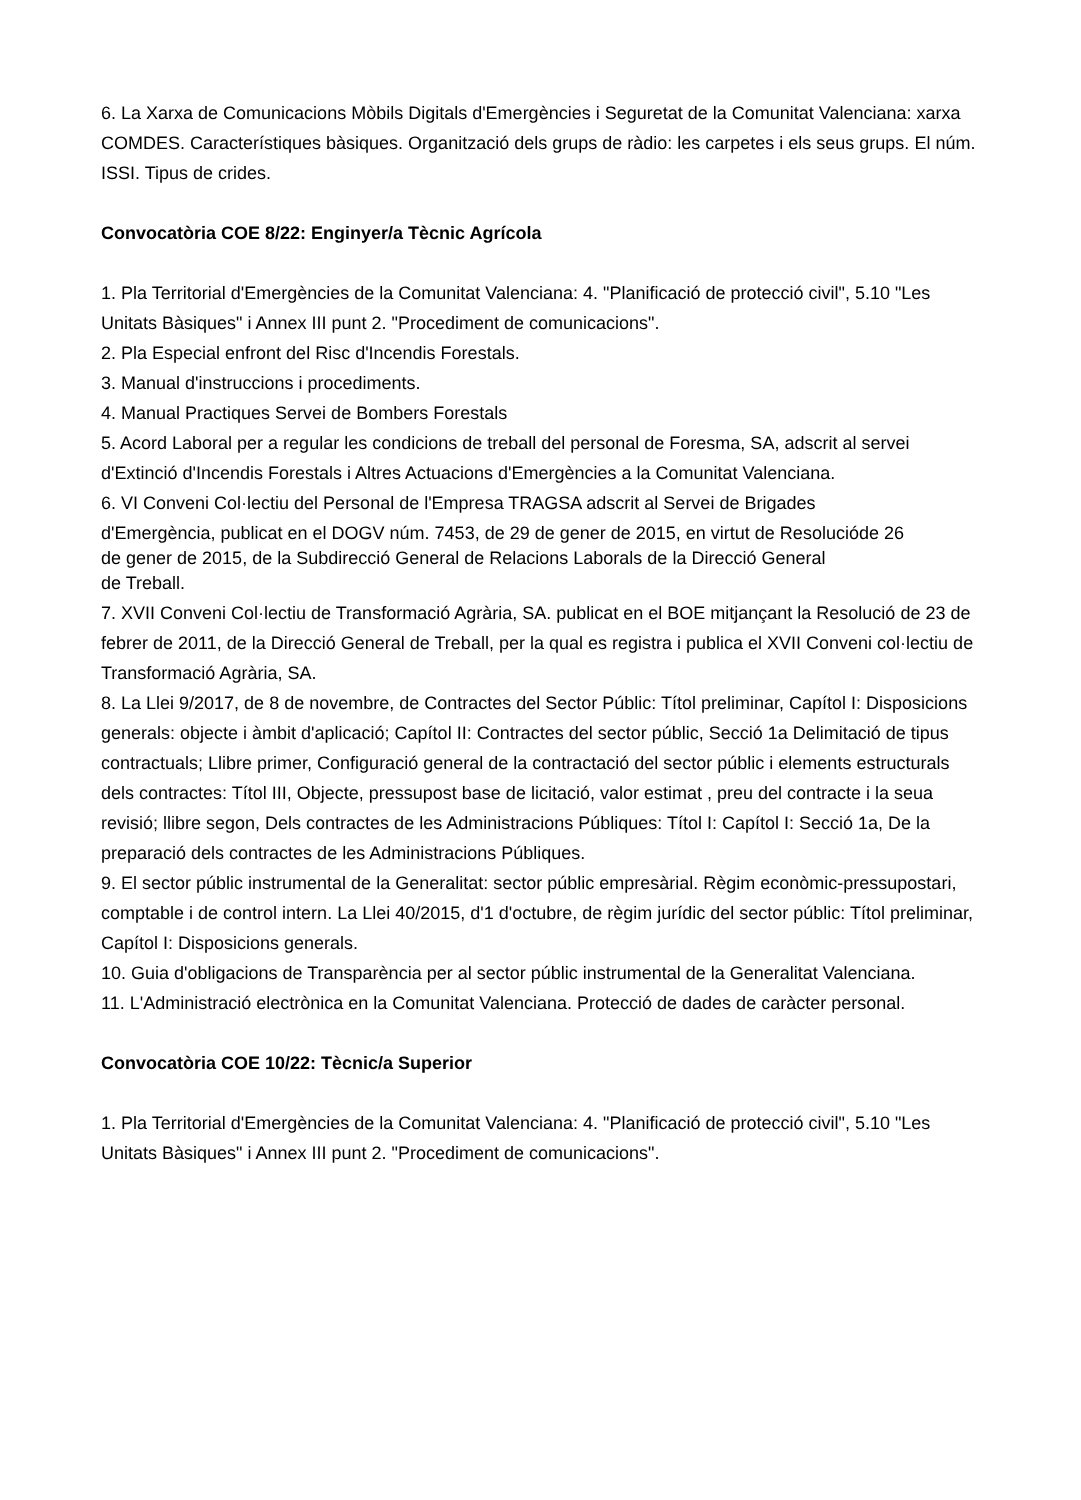6. La Xarxa de Comunicacions Mòbils Digitals d'Emergències i Seguretat de la Comunitat Valenciana: xarxa COMDES. Característiques bàsiques. Organització dels grups de ràdio: les carpetes i els seus grups. El núm. ISSI. Tipus de crides.
Convocatòria COE 8/22: Enginyer/a Tècnic Agrícola
1. Pla Territorial d'Emergències de la Comunitat Valenciana: 4. "Planificació de protecció civil", 5.10 "Les Unitats Bàsiques" i Annex III punt 2. "Procediment de comunicacions".
2. Pla Especial enfront del Risc d'Incendis Forestals.
3. Manual d'instruccions i procediments.
4. Manual Practiques Servei de Bombers Forestals
5. Acord Laboral per a regular les condicions de treball del personal de Foresma, SA, adscrit al servei d'Extinció d'Incendis Forestals i Altres Actuacions d'Emergències a la Comunitat Valenciana.
6. VI Conveni Col·lectiu del Personal de l'Empresa TRAGSA adscrit al Servei de Brigades
d'Emergència, publicat en el DOGV núm. 7453, de 29 de gener de 2015, en virtut de Resolucióde 26
de gener de 2015, de la Subdirecció General de Relacions Laborals de la Direcció General
de Treball.
7. XVII Conveni Col·lectiu de Transformació Agrària, SA. publicat en el BOE mitjançant la Resolució de 23 de febrer de 2011, de la Direcció General de Treball, per la qual es registra i publica el XVII Conveni col·lectiu de Transformació Agrària, SA.
8. La Llei 9/2017, de 8 de novembre, de Contractes del Sector Públic: Títol preliminar, Capítol I: Disposicions generals: objecte i àmbit d'aplicació; Capítol II: Contractes del sector públic, Secció 1a Delimitació de tipus contractuals; Llibre primer, Configuració general de la contractació del sector públic i elements estructurals dels contractes: Títol III, Objecte, pressupost base de licitació, valor estimat , preu del contracte i la seua revisió; llibre segon, Dels contractes de les Administracions Públiques: Títol I: Capítol I: Secció 1a, De la preparació dels contractes de les Administracions Públiques.
9. El sector públic instrumental de la Generalitat: sector públic empresàrial. Règim econòmic-pressupostari, comptable i de control intern. La Llei 40/2015, d'1 d'octubre, de règim jurídic del sector públic: Títol preliminar, Capítol I: Disposicions generals.
10. Guia d'obligacions de Transparència per al sector públic instrumental de la Generalitat Valenciana.
11. L'Administració electrònica en la Comunitat Valenciana. Protecció de dades de caràcter personal.
Convocatòria COE 10/22: Tècnic/a Superior
1. Pla Territorial d'Emergències de la Comunitat Valenciana: 4. "Planificació de protecció civil", 5.10 "Les Unitats Bàsiques" i Annex III punt 2. "Procediment de comunicacions".